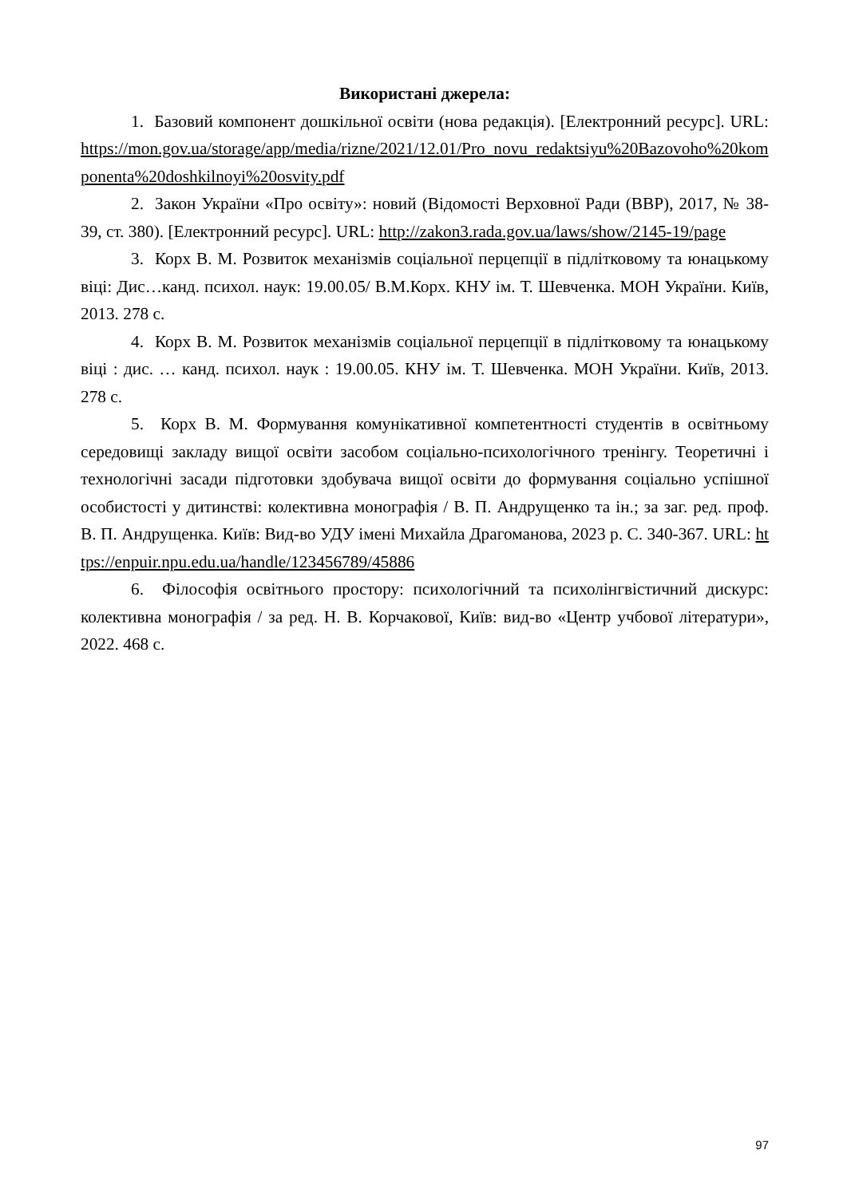Використані джерела:
1. Базовий компонент дошкільної освіти (нова редакція). [Електронний ресурс]. URL: https://mon.gov.ua/storage/app/media/rizne/2021/12.01/Pro_novu_redaktsiyu%20Bazovoho%20komponenta%20doshkilnoyi%20osvity.pdf
2. Закон України «Про освіту»: новий (Відомості Верховної Ради (ВВР), 2017, № 38-39, ст. 380). [Електронний ресурс]. URL: http://zakon3.rada.gov.ua/laws/show/2145-19/page
3. Корх В. М. Розвиток механізмів соціальної перцепції в підлітковому та юнацькому віці: Дис…канд. психол. наук: 19.00.05/ В.М.Корх. КНУ ім. Т. Шевченка. МОН України. Київ, 2013. 278 с.
4. Корх В. М. Розвиток механізмів соціальної перцепції в підлітковому та юнацькому віці : дис. … канд. психол. наук : 19.00.05. КНУ ім. Т. Шевченка. МОН України. Київ, 2013. 278 с.
5. Корх В. М. Формування комунікативної компетентності студентів в освітньому середовищі закладу вищої освіти засобом соціально-психологічного тренінгу. Теоретичні і технологічні засади підготовки здобувача вищої освіти до формування соціально успішної особистості у дитинстві: колективна монографія / В. П. Андрущенко та ін.; за заг. ред. проф. В. П. Андрущенка. Київ: Вид-во УДУ імені Михайла Драгоманова, 2023 р. С. 340-367. URL: https://enpuir.npu.edu.ua/handle/123456789/45886
6. Філософія освітнього простору: психологічний та психолінгвістичний дискурс: колективна монографія / за ред. Н. В. Корчакової, Київ: вид-во «Центр учбової літератури», 2022. 468 с.
97